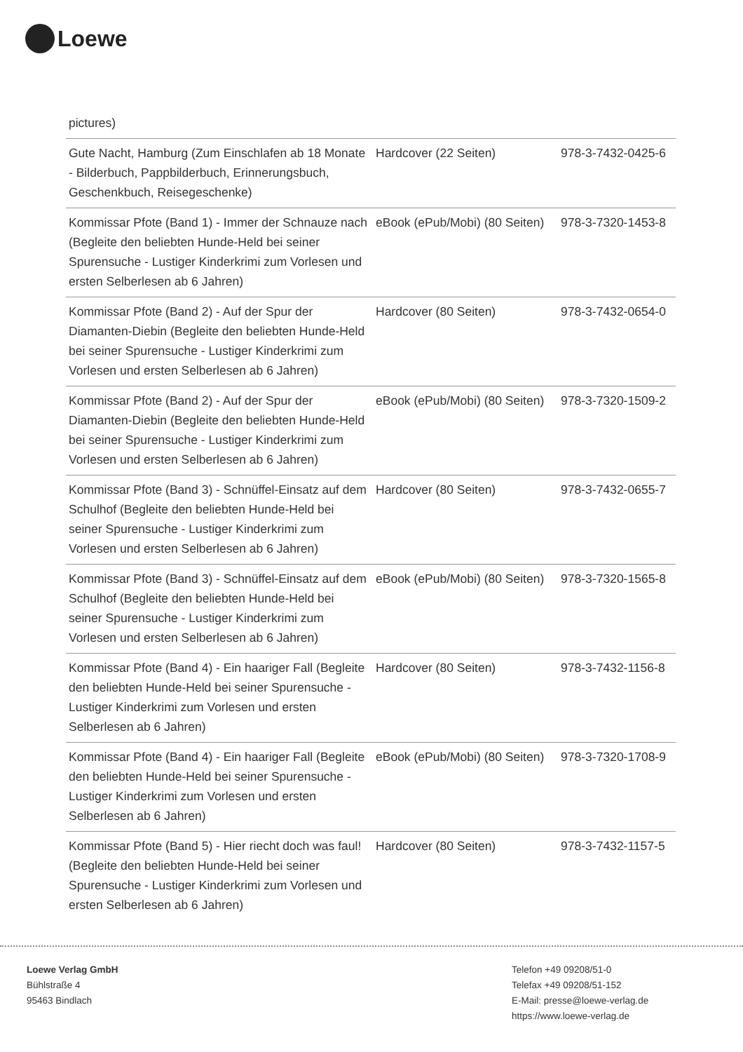Loewe
| pictures) | | |
| Gute Nacht, Hamburg (Zum Einschlafen ab 18 Monate - Bilderbuch, Pappbilderbuch, Erinnerungsbuch, Geschenkbuch, Reisegeschenke) | Hardcover (22 Seiten) | 978-3-7432-0425-6 |
| Kommissar Pfote (Band 1) - Immer der Schnauze nach (Begleite den beliebten Hunde-Held bei seiner Spurensuche - Lustiger Kinderkrimi zum Vorlesen und ersten Selberlesen ab 6 Jahren) | eBook (ePub/Mobi) (80 Seiten) | 978-3-7320-1453-8 |
| Kommissar Pfote (Band 2) - Auf der Spur der Diamanten-Diebin (Begleite den beliebten Hunde-Held bei seiner Spurensuche - Lustiger Kinderkrimi zum Vorlesen und ersten Selberlesen ab 6 Jahren) | Hardcover (80 Seiten) | 978-3-7432-0654-0 |
| Kommissar Pfote (Band 2) - Auf der Spur der Diamanten-Diebin (Begleite den beliebten Hunde-Held bei seiner Spurensuche - Lustiger Kinderkrimi zum Vorlesen und ersten Selberlesen ab 6 Jahren) | eBook (ePub/Mobi) (80 Seiten) | 978-3-7320-1509-2 |
| Kommissar Pfote (Band 3) - Schnüffel-Einsatz auf dem Schulhof (Begleite den beliebten Hunde-Held bei seiner Spurensuche - Lustiger Kinderkrimi zum Vorlesen und ersten Selberlesen ab 6 Jahren) | Hardcover (80 Seiten) | 978-3-7432-0655-7 |
| Kommissar Pfote (Band 3) - Schnüffel-Einsatz auf dem Schulhof (Begleite den beliebten Hunde-Held bei seiner Spurensuche - Lustiger Kinderkrimi zum Vorlesen und ersten Selberlesen ab 6 Jahren) | eBook (ePub/Mobi) (80 Seiten) | 978-3-7320-1565-8 |
| Kommissar Pfote (Band 4) - Ein haariger Fall (Begleite den beliebten Hunde-Held bei seiner Spurensuche - Lustiger Kinderkrimi zum Vorlesen und ersten Selberlesen ab 6 Jahren) | Hardcover (80 Seiten) | 978-3-7432-1156-8 |
| Kommissar Pfote (Band 4) - Ein haariger Fall (Begleite den beliebten Hunde-Held bei seiner Spurensuche - Lustiger Kinderkrimi zum Vorlesen und ersten Selberlesen ab 6 Jahren) | eBook (ePub/Mobi) (80 Seiten) | 978-3-7320-1708-9 |
| Kommissar Pfote (Band 5) - Hier riecht doch was faul! (Begleite den beliebten Hunde-Held bei seiner Spurensuche - Lustiger Kinderkrimi zum Vorlesen und ersten Selberlesen ab 6 Jahren) | Hardcover (80 Seiten) | 978-3-7432-1157-5 |
Loewe Verlag GmbH
Bühlstraße 4
95463 Bindlach
Telefon +49 09208/51-0
Telefax +49 09208/51-152
E-Mail: presse@loewe-verlag.de
https://www.loewe-verlag.de